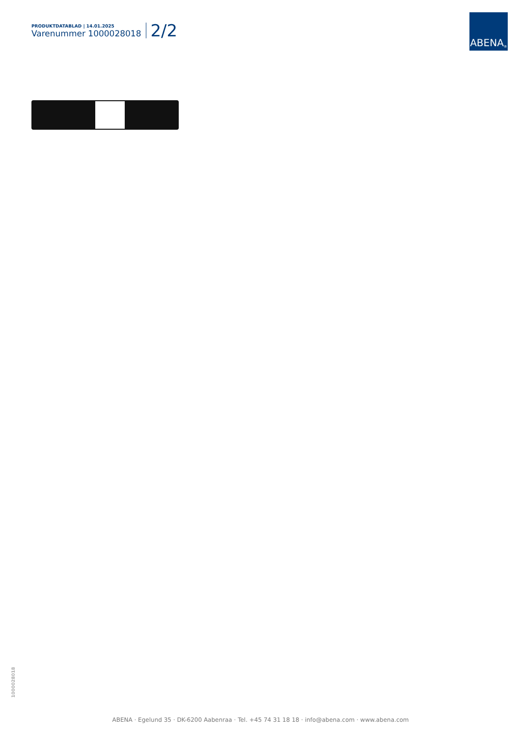PRODUKTDATABLAD | 14.01.2025
Varenummer 1000028018
2/2
ABENA<sup>®</sup>
1000028018
ABENA · Egelund 35 · DK-6200 Aabenraa · Tel. +45 74 31 18 18 · info@abena.com · www.abena.com